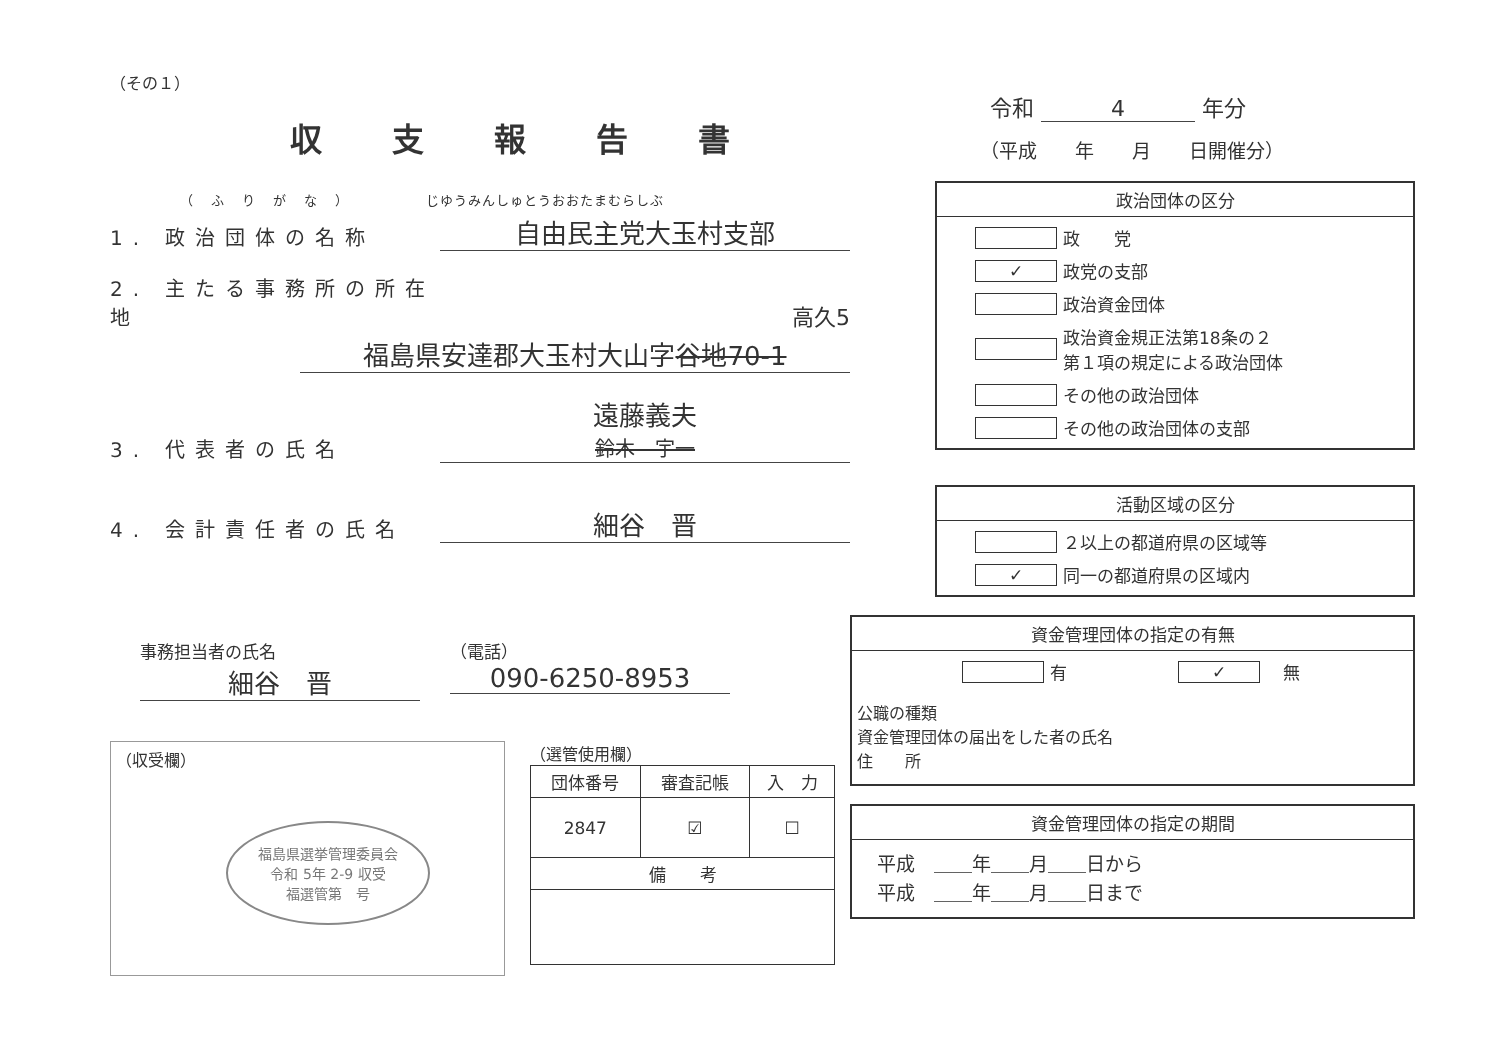（その１）
収支報告書
（ふりがな） じゆうみんしゅとうおおたまむらしぶ
1. 政治団体の名称
自由民主党大玉村支部
2. 主たる事務所の所在地
高久5
福島県安達郡大玉村大山字谷地70-1
3. 代表者の氏名
遠藤義夫
鈴木　宇一
4. 会計責任者の氏名
細谷　晋
事務担当者の氏名
細谷　晋
（電話）
090-6250-8953
（収受欄）
福島県選挙管理委員会
令和 5年 2-9 収受
福選管第　号
（選管使用欄）
| 団体番号 | 審査記帳 | 入 力 |
| --- | --- | --- |
| 2847 | ☑ | ☐ |
| 備 考 | | |
令和 4 年分
（平成　　年　　月　　日開催分）
政治団体の区分
政　　党
✓
政党の支部
政治資金団体
政治資金規正法第18条の２
第１項の規定による政治団体
その他の政治団体
その他の政治団体の支部
活動区域の区分
２以上の都道府県の区域等
✓
同一の都道府県の区域内
資金管理団体の指定の有無
有　　　
✓
　無
公職の種類
資金管理団体の届出をした者の氏名
住　　所
資金管理団体の指定の期間
平成　＿＿年＿＿月＿＿日から
平成　＿＿年＿＿月＿＿日まで